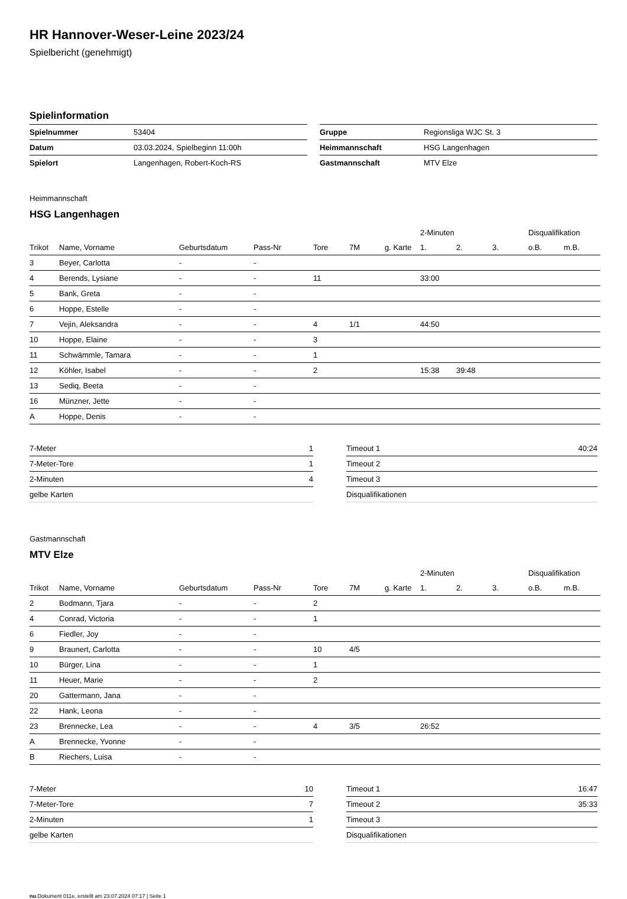HR Hannover-Weser-Leine 2023/24
Spielbericht (genehmigt)
Spielinformation
| Spielnummer | 53404 |
| Datum | 03.03.2024, Spielbeginn 11:00h |
| Spielort | Langenhagen, Robert-Koch-RS |
| Gruppe | Regionsliga WJC St. 3 |
| Heimmannschaft | HSG Langenhagen |
| Gastmannschaft | MTV Elze |
Heimmannschaft
HSG Langenhagen
| | | | | | | | 2-Minuten | | | Disqualifikation | |
| --- | --- | --- | --- | --- | --- | --- | --- | --- | --- | --- | --- |
| Trikot | Name, Vorname | Geburtsdatum | Pass-Nr | Tore | 7M | g. Karte | 1. | 2. | 3. | o.B. | m.B. |
| 3 | Beyer, Carlotta | - | - | | | | | | | | |
| 4 | Berends, Lysiane | - | - | 11 | | | 33:00 | | | | |
| 5 | Bank, Greta | - | - | | | | | | | | |
| 6 | Hoppe, Estelle | - | - | | | | | | | | |
| 7 | Vejin, Aleksandra | - | - | 4 | 1/1 | | 44:50 | | | | |
| 10 | Hoppe, Elaine | - | - | 3 | | | | | | | |
| 11 | Schwämmle, Tamara | - | - | 1 | | | | | | | |
| 12 | Köhler, Isabel | - | - | 2 | | | 15:38 | 39:48 | | | |
| 13 | Sediq, Beeta | - | - | | | | | | | | |
| 16 | Münzner, Jette | - | - | | | | | | | | |
| A | Hoppe, Denis | - | - | | | | | | | | |
| 7-Meter | 1 |
| 7-Meter-Tore | 1 |
| 2-Minuten | 4 |
| gelbe Karten | |
| Timeout 1 | 40:24 |
| Timeout 2 | |
| Timeout 3 | |
| Disqualifikationen | |
Gastmannschaft
MTV Elze
| | | | | | | | 2-Minuten | | | Disqualifikation | |
| --- | --- | --- | --- | --- | --- | --- | --- | --- | --- | --- | --- |
| Trikot | Name, Vorname | Geburtsdatum | Pass-Nr | Tore | 7M | g. Karte | 1. | 2. | 3. | o.B. | m.B. |
| 2 | Bodmann, Tjara | - | - | 2 | | | | | | | |
| 4 | Conrad, Victoria | - | - | 1 | | | | | | | |
| 6 | Fiedler, Joy | - | - | | | | | | | | |
| 9 | Braunert, Carlotta | - | - | 10 | 4/5 | | | | | | |
| 10 | Bürger, Lina | - | - | 1 | | | | | | | |
| 11 | Heuer, Marie | - | - | 2 | | | | | | | |
| 20 | Gattermann, Jana | - | - | | | | | | | | |
| 22 | Hank, Leona | - | - | | | | | | | | |
| 23 | Brennecke, Lea | - | - | 4 | 3/5 | | 26:52 | | | | |
| A | Brennecke, Yvonne | - | - | | | | | | | | |
| B | Riechers, Luisa | - | - | | | | | | | | |
| 7-Meter | 10 |
| 7-Meter-Tore | 7 |
| 2-Minuten | 1 |
| gelbe Karten | |
| Timeout 1 | 16:47 |
| Timeout 2 | 35:33 |
| Timeout 3 | |
| Disqualifikationen | |
nu.Dokument 011e, erstellt am 23.07.2024 07:17 | Seite 1